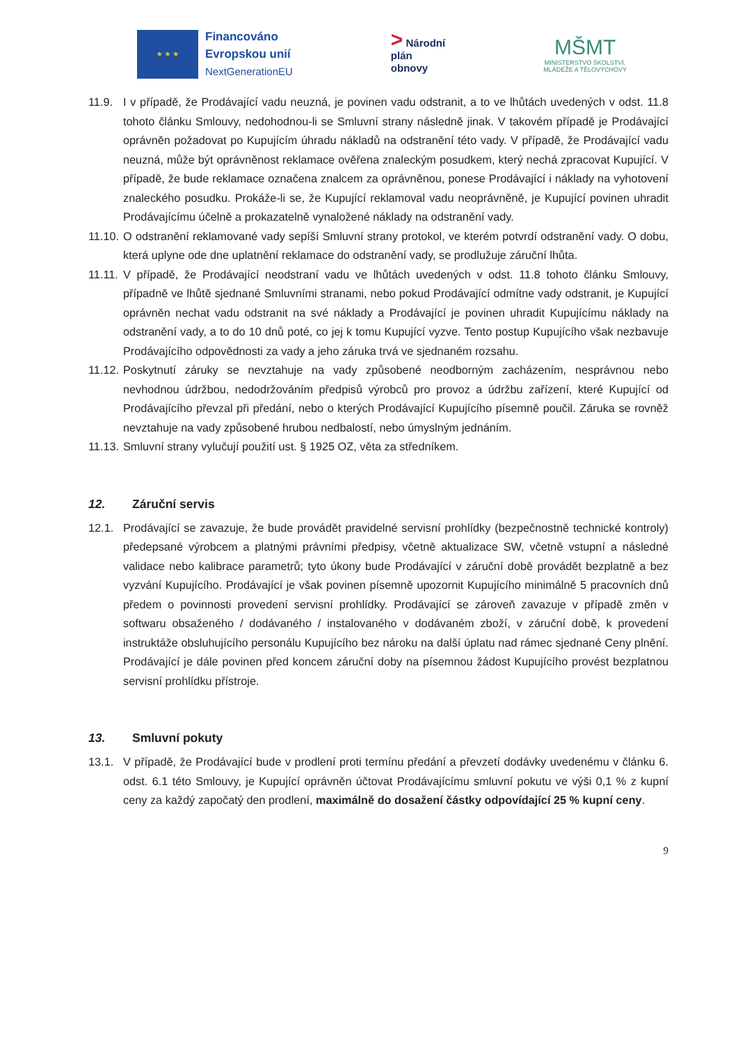★ ★ ★
Financováno
Evropskou unií
NextGenerationEU
> Národní
plán
obnovy
MŠMT
MINISTERSTVO ŠKOLSTVÍ,
MLÁDEŽE A TĚLOVÝCHOVY
11.9. I v případě, že Prodávající vadu neuzná, je povinen vadu odstranit, a to ve lhůtách uvedených v odst. 11.8 tohoto článku Smlouvy, nedohodnou-li se Smluvní strany následně jinak. V takovém případě je Prodávající oprávněn požadovat po Kupujícím úhradu nákladů na odstranění této vady. V případě, že Prodávající vadu neuzná, může být oprávněnost reklamace ověřena znaleckým posudkem, který nechá zpracovat Kupující. V případě, že bude reklamace označena znalcem za oprávněnou, ponese Prodávající i náklady na vyhotovení znaleckého posudku. Prokáže-li se, že Kupující reklamoval vadu neoprávněně, je Kupující povinen uhradit Prodávajícímu účelně a prokazatelně vynaložené náklady na odstranění vady.
11.10.
O odstranění reklamované vady sepíší Smluvní strany protokol, ve kterém potvrdí odstranění vady. O dobu, která uplyne ode dne uplatnění reklamace do odstranění vady, se prodlužuje záruční lhůta.
11.11.
V případě, že Prodávající neodstraní vadu ve lhůtách uvedených v odst. 11.8 tohoto článku Smlouvy, případně ve lhůtě sjednané Smluvními stranami, nebo pokud Prodávající odmítne vady odstranit, je Kupující oprávněn nechat vadu odstranit na své náklady a Prodávající je povinen uhradit Kupujícímu náklady na odstranění vady, a to do 10 dnů poté, co jej k tomu Kupující vyzve. Tento postup Kupujícího však nezbavuje Prodávajícího odpovědnosti za vady a jeho záruka trvá ve sjednaném rozsahu.
11.12.
Poskytnutí záruky se nevztahuje na vady způsobené neodborným zacházením, nesprávnou nebo nevhodnou údržbou, nedodržováním předpisů výrobců pro provoz a údržbu zařízení, které Kupující od Prodávajícího převzal při předání, nebo o kterých Prodávající Kupujícího písemně poučil. Záruka se rovněž nevztahuje na vady způsobené hrubou nedbalostí, nebo úmyslným jednáním.
11.13.
Smluvní strany vylučují použití ust. § 1925 OZ, věta za středníkem.
12. Záruční servis
12.1. Prodávající se zavazuje, že bude provádět pravidelné servisní prohlídky (bezpečnostně technické kontroly) předepsané výrobcem a platnými právními předpisy, včetně aktualizace SW, včetně vstupní a následné validace nebo kalibrace parametrů; tyto úkony bude Prodávající v záruční době provádět bezplatně a bez vyzvání Kupujícího. Prodávající je však povinen písemně upozornit Kupujícího minimálně 5 pracovních dnů předem o povinnosti provedení servisní prohlídky. Prodávající se zároveň zavazuje v případě změn v softwaru obsaženého / dodávaného / instalovaného v dodávaném zboží, v záruční době, k provedení instruktáže obsluhujícího personálu Kupujícího bez nároku na další úplatu nad rámec sjednané Ceny plnění. Prodávající je dále povinen před koncem záruční doby na písemnou žádost Kupujícího provést bezplatnou servisní prohlídku přístroje.
13. Smluvní pokuty
13.1. V případě, že Prodávající bude v prodlení proti termínu předání a převzetí dodávky uvedenému v článku 6. odst. 6.1 této Smlouvy, je Kupující oprávněn účtovat Prodávajícímu smluvní pokutu ve výši 0,1 % z kupní ceny za každý započatý den prodlení, maximálně do dosažení částky odpovídající 25 % kupní ceny.
9